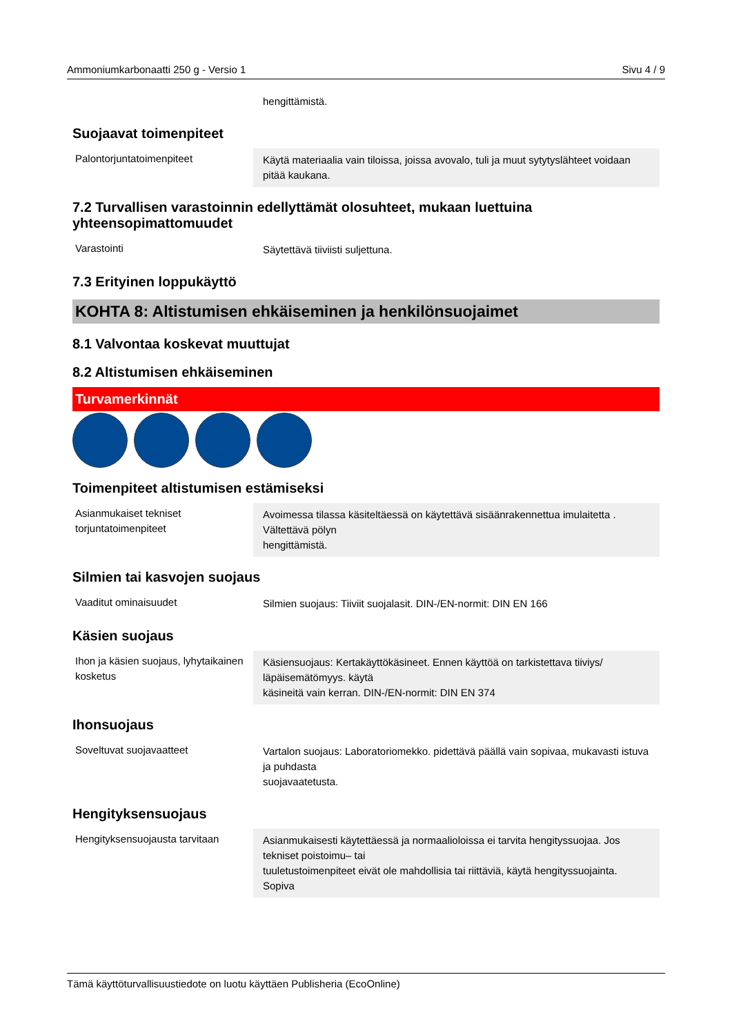Ammoniumkarbonaatti 250 g - Versio 1 Sivu 4 / 9
hengittämistä.
Suojaavat toimenpiteet
Palontorjuntatoimenpiteet Käytä materiaalia vain tiloissa, joissa avovalo, tuli ja muut sytytyslähteet voidaan pitää kaukana.
7.2 Turvallisen varastoinnin edellyttämät olosuhteet, mukaan luettuina yhteensopimattomuudet
Varastointi Säytettävä tiiviisti suljettuna.
7.3 Erityinen loppukäyttö
KOHTA 8: Altistumisen ehkäiseminen ja henkilönsuojaimet
8.1 Valvontaa koskevat muuttujat
8.2 Altistumisen ehkäiseminen
Turvamerkinnät
Toimenpiteet altistumisen estämiseksi
Asianmukaiset tekniset torjuntatoimenpiteet
Avoimessa tilassa käsiteltäessä on käytettävä sisäänrakennettua imulaitetta .
Vältettävä pölyn
hengittämistä.
Silmien tai kasvojen suojaus
Vaaditut ominaisuudet Silmien suojaus: Tiiviit suojalasit. DIN-/EN-normit: DIN EN 166
Käsien suojaus
Ihon ja käsien suojaus, lyhytaikainen kosketus
Käsiensuojaus: Kertakäyttökäsineet. Ennen käyttöä on tarkistettava tiiviys/ läpäisemätömyys. käytä
käsineitä vain kerran. DIN-/EN-normit: DIN EN 374
Ihonsuojaus
Soveltuvat suojavaatteet Vartalon suojaus: Laboratoriomekko. pidettävä päällä vain sopivaa, mukavasti istuva ja puhdasta
suojavaatetusta.
Hengityksensuojaus
Hengityksensuojausta tarvitaan
Asianmukaisesti käytettäessä ja normaalioloissa ei tarvita hengityssuojaa. Jos tekniset poistoimu– tai
tuuletustoimenpiteet eivät ole mahdollisia tai riittäviä, käytä hengityssuojainta. Sopiva
Tämä käyttöturvallisuustiedote on luotu käyttäen Publisheria (EcoOnline)